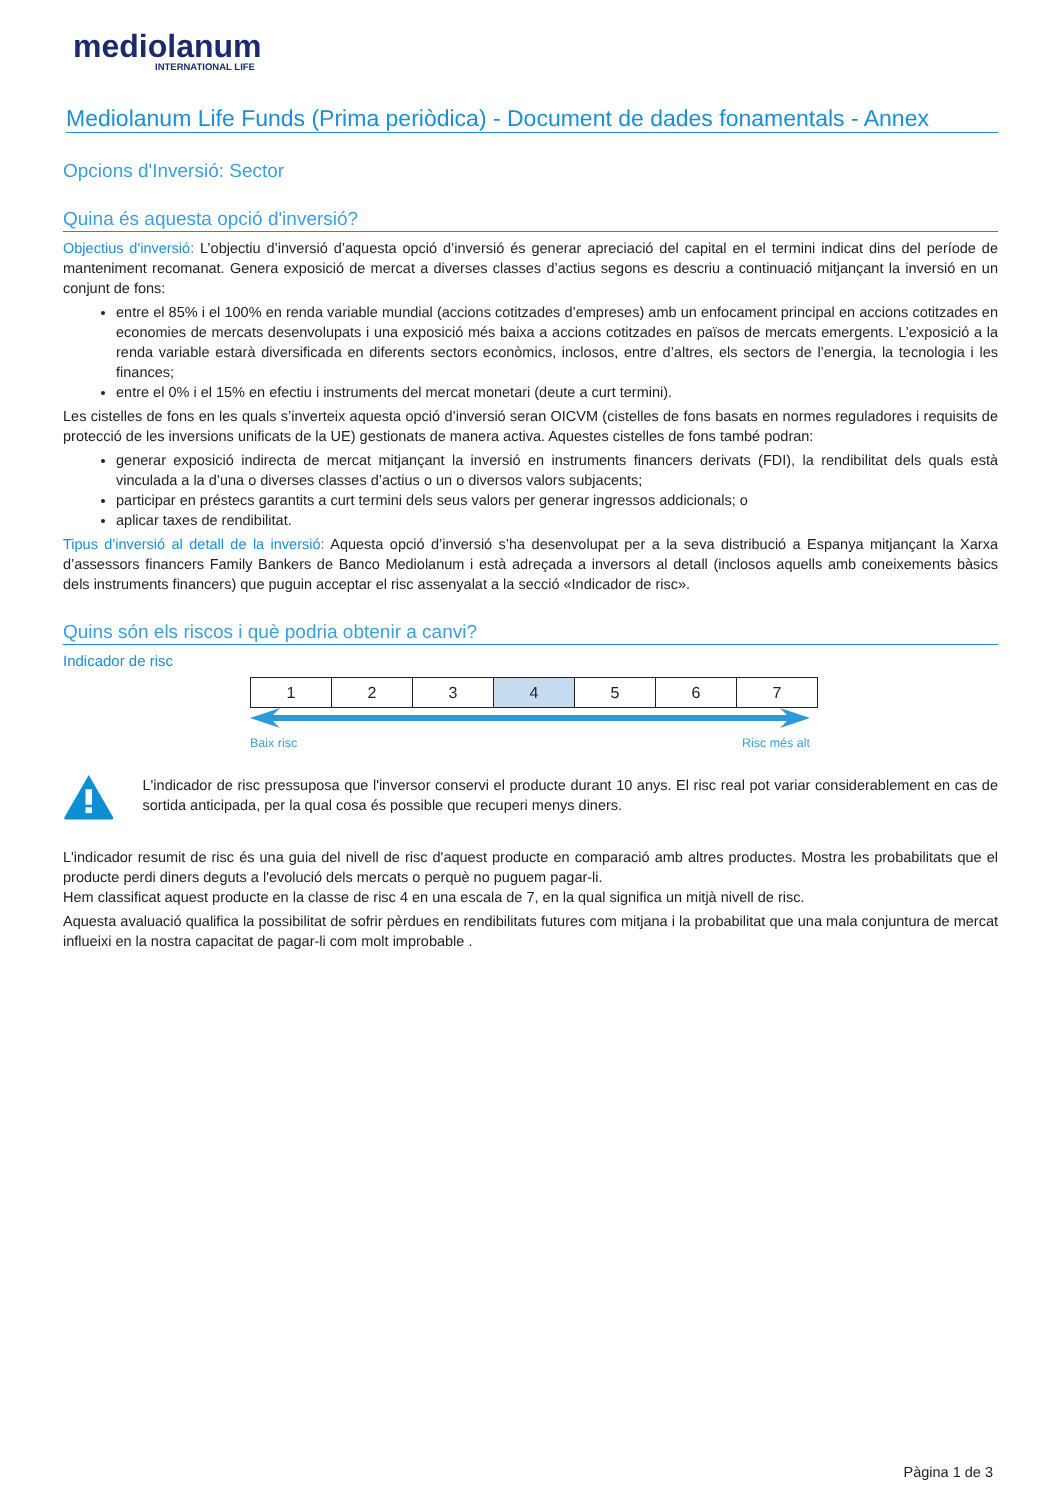mediolanum
INTERNATIONAL LIFE
Mediolanum Life Funds (Prima periòdica) - Document de dades fonamentals - Annex
Opcions d'Inversió: Sector
Quina és aquesta opció d'inversió?
Objectius d'inversió: L’objectiu d’inversió d’aquesta opció d’inversió és generar apreciació del capital en el termini indicat dins del període de manteniment recomanat. Genera exposició de mercat a diverses classes d’actius segons es descriu a continuació mitjançant la inversió en un conjunt de fons:
entre el 85% i el 100% en renda variable mundial (accions cotitzades d’empreses) amb un enfocament principal en accions cotitzades en economies de mercats desenvolupats i una exposició més baixa a accions cotitzades en països de mercats emergents. L’exposició a la renda variable estarà diversificada en diferents sectors econòmics, inclosos, entre d’altres, els sectors de l’energia, la tecnologia i les finances;
entre el 0% i el 15% en efectiu i instruments del mercat monetari (deute a curt termini).
Les cistelles de fons en les quals s’inverteix aquesta opció d’inversió seran OICVM (cistelles de fons basats en normes reguladores i requisits de protecció de les inversions unificats de la UE) gestionats de manera activa. Aquestes cistelles de fons també podran:
generar exposició indirecta de mercat mitjançant la inversió en instruments financers derivats (FDI), la rendibilitat dels quals està vinculada a la d’una o diverses classes d’actius o un o diversos valors subjacents;
participar en préstecs garantits a curt termini dels seus valors per generar ingressos addicionals; o
aplicar taxes de rendibilitat.
Tipus d'inversió al detall de la inversió: Aquesta opció d’inversió s’ha desenvolupat per a la seva distribució a Espanya mitjançant la Xarxa d’assessors financers Family Bankers de Banco Mediolanum i està adreçada a inversors al detall (inclosos aquells amb coneixements bàsics dels instruments financers) que puguin acceptar el risc assenyalat a la secció «Indicador de risc».
Quins són els riscos i què podria obtenir a canvi?
Indicador de risc
| 1 | 2 | 3 | 4 | 5 | 6 | 7 |
Baix risc Risc més alt
L'indicador de risc pressuposa que l'inversor conservi el producte durant 10 anys. El risc real pot variar considerablement en cas de sortida anticipada, per la qual cosa és possible que recuperi menys diners.
L'indicador resumit de risc és una guia del nivell de risc d'aquest producte en comparació amb altres productes. Mostra les probabilitats que el producte perdi diners deguts a l'evolució dels mercats o perquè no puguem pagar-li.
Hem classificat aquest producte en la classe de risc 4 en una escala de 7, en la qual significa un mitjà nivell de risc.
Aquesta avaluació qualifica la possibilitat de sofrir pèrdues en rendibilitats futures com mitjana i la probabilitat que una mala conjuntura de mercat influeixi en la nostra capacitat de pagar-li com molt improbable .
Pàgina 1 de 3